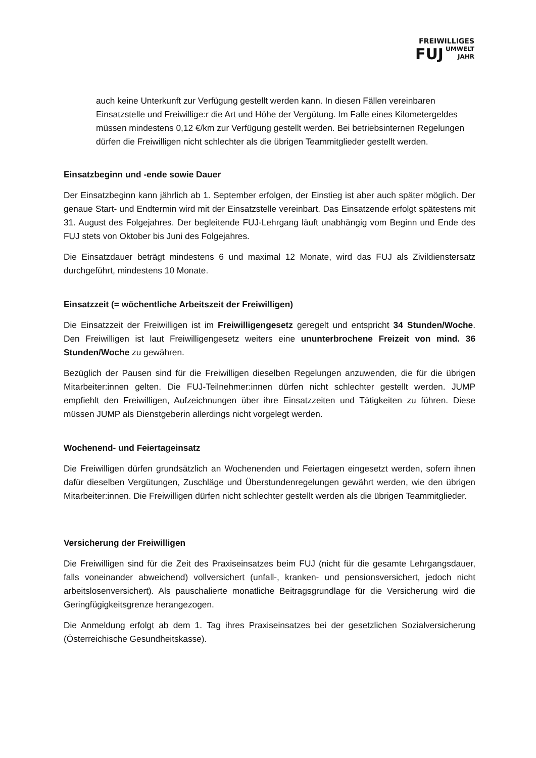FREIWILLIGES
FUJ UMWELT
JAHR
auch keine Unterkunft zur Verfügung gestellt werden kann. In diesen Fällen vereinbaren Einsatzstelle und Freiwillige:r die Art und Höhe der Vergütung. Im Falle eines Kilometergeldes müssen mindestens 0,12 €/km zur Verfügung gestellt werden. Bei betriebsinternen Regelungen dürfen die Freiwilligen nicht schlechter als die übrigen Teammitglieder gestellt werden.
Einsatzbeginn und -ende sowie Dauer
Der Einsatzbeginn kann jährlich ab 1. September erfolgen, der Einstieg ist aber auch später möglich. Der genaue Start- und Endtermin wird mit der Einsatzstelle vereinbart. Das Einsatzende erfolgt spätestens mit 31. August des Folgejahres. Der begleitende FUJ-Lehrgang läuft unabhängig vom Beginn und Ende des FUJ stets von Oktober bis Juni des Folgejahres.
Die Einsatzdauer beträgt mindestens 6 und maximal 12 Monate, wird das FUJ als Zivildienstersatz durchgeführt, mindestens 10 Monate.
Einsatzzeit (= wöchentliche Arbeitszeit der Freiwilligen)
Die Einsatzzeit der Freiwilligen ist im Freiwilligengesetz geregelt und entspricht 34 Stunden/Woche. Den Freiwilligen ist laut Freiwilligengesetz weiters eine ununterbrochene Freizeit von mind. 36 Stunden/Woche zu gewähren.
Bezüglich der Pausen sind für die Freiwilligen dieselben Regelungen anzuwenden, die für die übrigen Mitarbeiter:innen gelten. Die FUJ-Teilnehmer:innen dürfen nicht schlechter gestellt werden. JUMP empfiehlt den Freiwilligen, Aufzeichnungen über ihre Einsatzzeiten und Tätigkeiten zu führen. Diese müssen JUMP als Dienstgeberin allerdings nicht vorgelegt werden.
Wochenend- und Feiertageinsatz
Die Freiwilligen dürfen grundsätzlich an Wochenenden und Feiertagen eingesetzt werden, sofern ihnen dafür dieselben Vergütungen, Zuschläge und Überstundenregelungen gewährt werden, wie den übrigen Mitarbeiter:innen. Die Freiwilligen dürfen nicht schlechter gestellt werden als die übrigen Teammitglieder.
Versicherung der Freiwilligen
Die Freiwilligen sind für die Zeit des Praxiseinsatzes beim FUJ (nicht für die gesamte Lehrgangsdauer, falls voneinander abweichend) vollversichert (unfall-, kranken- und pensionsversichert, jedoch nicht arbeitslosenversichert). Als pauschalierte monatliche Beitragsgrundlage für die Versicherung wird die Geringfügigkeitsgrenze herangezogen.
Die Anmeldung erfolgt ab dem 1. Tag ihres Praxiseinsatzes bei der gesetzlichen Sozialversicherung (Österreichische Gesundheitskasse).